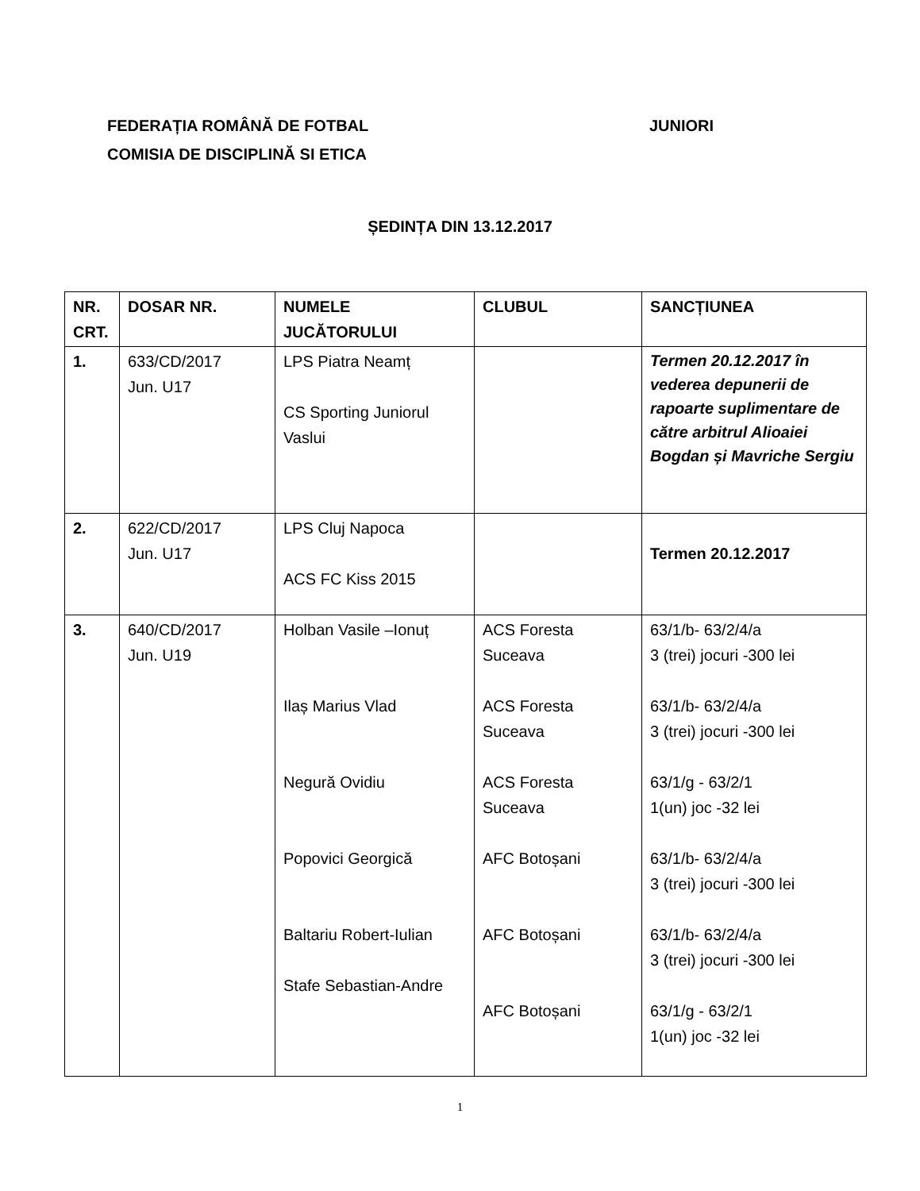JUNIORI FEDERAȚIA ROMÂNĂ DE FOTBAL
COMISIA DE DISCIPLINĂ SI ETICA
ȘEDINȚA DIN 13.12.2017
| NR. CRT. | DOSAR NR. | NUMELE JUCĂTORULUI | CLUBUL | SANCȚIUNEA |
| --- | --- | --- | --- | --- |
| 1. | 633/CD/2017 Jun. U17 | LPS Piatra Neamț CS Sporting Juniorul Vaslui | | Termen 20.12.2017 în vederea depunerii de rapoarte suplimentare de către arbitrul Alioaiei Bogdan și Mavriche Sergiu |
| 2. | 622/CD/2017 Jun. U17 | LPS Cluj Napoca ACS FC Kiss 2015 | | Termen 20.12.2017 |
| 3. | 640/CD/2017 Jun. U19 | Holban Vasile –Ionuț Ilaș Marius Vlad Negură Ovidiu Popovici Georgică Baltariu Robert-Iulian Stafe Sebastian-Andre | ACS Foresta Suceava ACS Foresta Suceava ACS Foresta Suceava AFC Botoșani AFC Botoșani AFC Botoșani | 63/1/b- 63/2/4/a 3 (trei) jocuri -300 lei 63/1/b- 63/2/4/a 3 (trei) jocuri -300 lei 63/1/g - 63/2/1 1(un) joc -32 lei 63/1/b- 63/2/4/a 3 (trei) jocuri -300 lei 63/1/b- 63/2/4/a 3 (trei) jocuri -300 lei 63/1/g - 63/2/1 1(un) joc -32 lei |
1